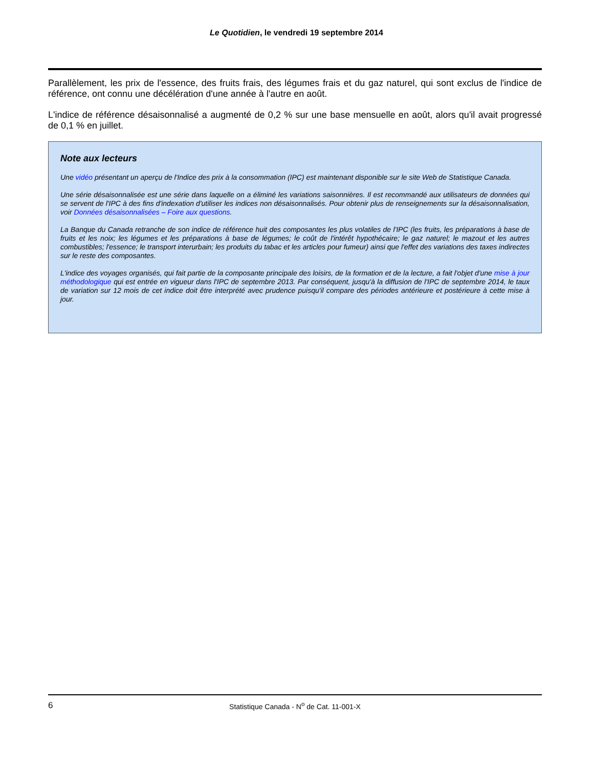Le Quotidien, le vendredi 19 septembre 2014
Parallèlement, les prix de l'essence, des fruits frais, des légumes frais et du gaz naturel, qui sont exclus de l'indice de référence, ont connu une décélération d'une année à l'autre en août.
L'indice de référence désaisonnalisé a augmenté de 0,2 % sur une base mensuelle en août, alors qu'il avait progressé de 0,1 % en juillet.
Note aux lecteurs
Une vidéo présentant un aperçu de l'Indice des prix à la consommation (IPC) est maintenant disponible sur le site Web de Statistique Canada.
Une série désaisonnalisée est une série dans laquelle on a éliminé les variations saisonnières. Il est recommandé aux utilisateurs de données qui se servent de l'IPC à des fins d'indexation d'utiliser les indices non désaisonnalisés. Pour obtenir plus de renseignements sur la désaisonnalisation, voir Données désaisonnalisées – Foire aux questions.
La Banque du Canada retranche de son indice de référence huit des composantes les plus volatiles de l'IPC (les fruits, les préparations à base de fruits et les noix; les légumes et les préparations à base de légumes; le coût de l'intérêt hypothécaire; le gaz naturel; le mazout et les autres combustibles; l'essence; le transport interurbain; les produits du tabac et les articles pour fumeur) ainsi que l'effet des variations des taxes indirectes sur le reste des composantes.
L'indice des voyages organisés, qui fait partie de la composante principale des loisirs, de la formation et de la lecture, a fait l'objet d'une mise à jour méthodologique qui est entrée en vigueur dans l'IPC de septembre 2013. Par conséquent, jusqu'à la diffusion de l'IPC de septembre 2014, le taux de variation sur 12 mois de cet indice doit être interprété avec prudence puisqu'il compare des périodes antérieure et postérieure à cette mise à jour.
6
Statistique Canada - N<sup>o</sup> de Cat. 11-001-X